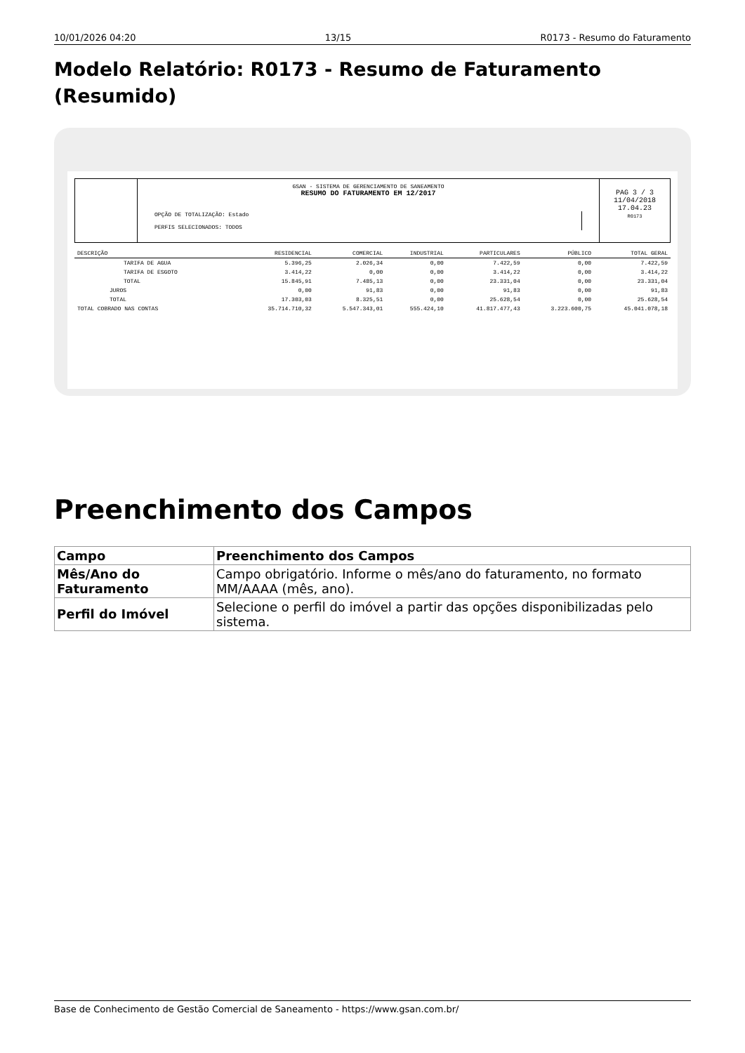10/01/2026 04:20 13/15 R0173 - Resumo do Faturamento
Modelo Relatório: R0173 - Resumo de Faturamento (Resumido)
GSAN - SISTEMA DE GERENCIAMENTO DE SANEAMENTO
RESUMO DO FATURAMENTO EM 12/2017
OPÇÃO DE TOTALIZAÇÃO: Estado
PERFIS SELECIONADOS: TODOS
PAG 3 / 3
11/04/2018
17.04.23
R0173
| DESCRIÇÃO | RESIDENCIAL | COMERCIAL | INDUSTRIAL | PARTICULARES | PÚBLICO | TOTAL GERAL |
| --- | --- | --- | --- | --- | --- | --- |
| TARIFA DE AGUA | 5.396,25 | 2.026,34 | 0,00 | 7.422,59 | 0,00 | 7.422,59 |
| TARIFA DE ESGOTO | 3.414,22 | 0,00 | 0,00 | 3.414,22 | 0,00 | 3.414,22 |
| TOTAL | 15.845,91 | 7.485,13 | 0,00 | 23.331,04 | 0,00 | 23.331,04 |
| JUROS | 0,00 | 91,83 | 0,00 | 91,83 | 0,00 | 91,83 |
| TOTAL | 17.303,03 | 8.325,51 | 0,00 | 25.628,54 | 0,00 | 25.628,54 |
| TOTAL COBRADO NAS CONTAS | 35.714.710,32 | 5.547.343,01 | 555.424,10 | 41.817.477,43 | 3.223.600,75 | 45.041.078,18 |
Preenchimento dos Campos
| Campo | Preenchimento dos Campos |
| --- | --- |
| Mês/Ano do Faturamento | Campo obrigatório. Informe o mês/ano do faturamento, no formato MM/AAAA (mês, ano). |
| Perfil do Imóvel | Selecione o perfil do imóvel a partir das opções disponibilizadas pelo sistema. |
Base de Conhecimento de Gestão Comercial de Saneamento - https://www.gsan.com.br/